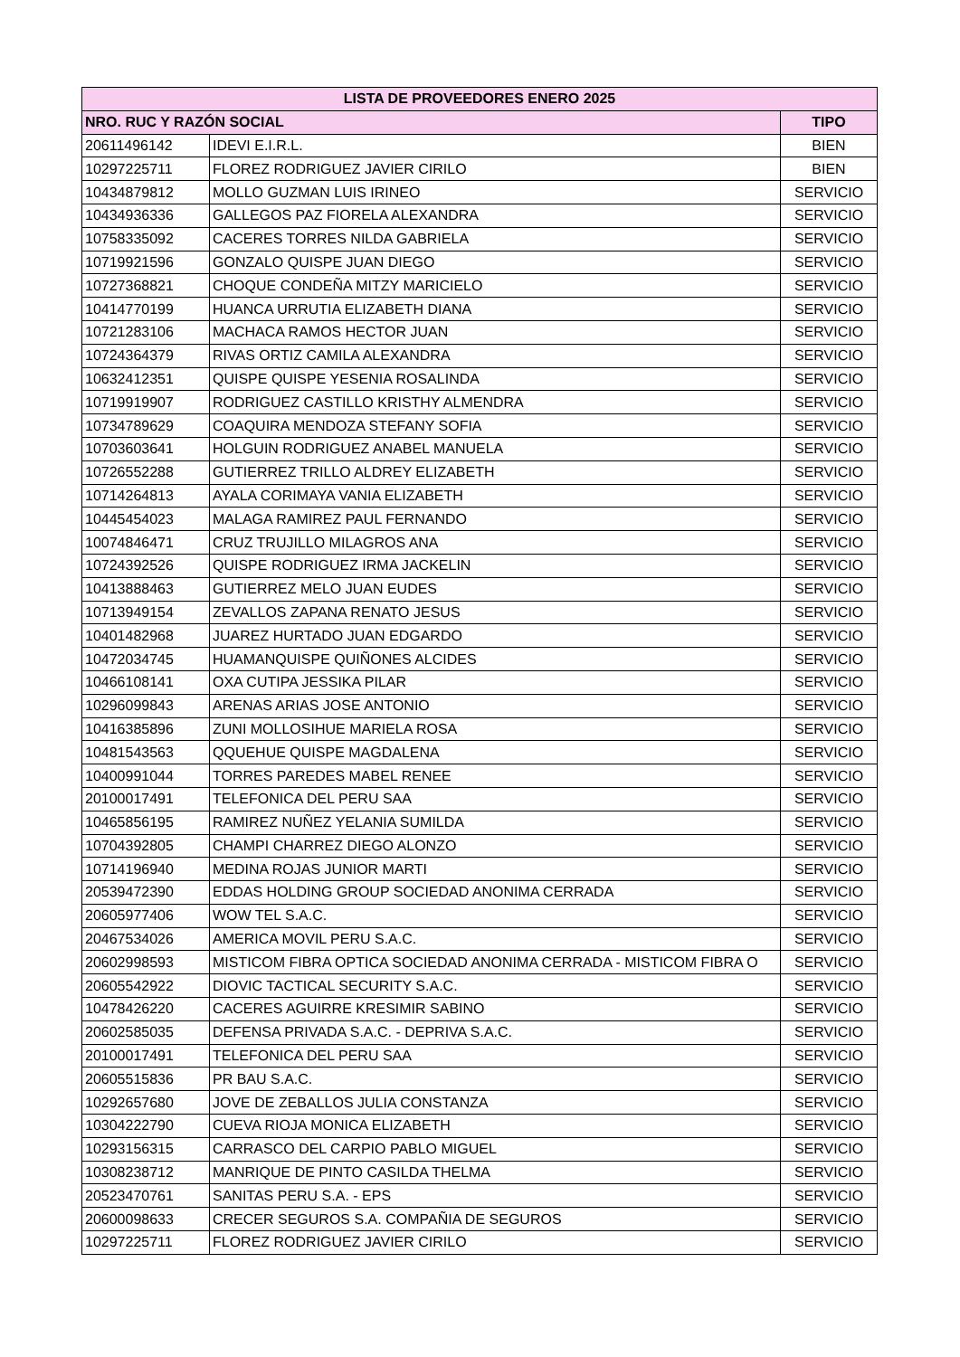| LISTA DE PROVEEDORES ENERO 2025 | | |
| --- | --- | --- |
| NRO. RUC Y RAZÓN SOCIAL | | TIPO |
| 20611496142 | IDEVI E.I.R.L. | BIEN |
| 10297225711 | FLOREZ RODRIGUEZ JAVIER CIRILO | BIEN |
| 10434879812 | MOLLO GUZMAN LUIS IRINEO | SERVICIO |
| 10434936336 | GALLEGOS PAZ FIORELA ALEXANDRA | SERVICIO |
| 10758335092 | CACERES TORRES NILDA GABRIELA | SERVICIO |
| 10719921596 | GONZALO QUISPE JUAN DIEGO | SERVICIO |
| 10727368821 | CHOQUE CONDEÑA MITZY MARICIELO | SERVICIO |
| 10414770199 | HUANCA URRUTIA ELIZABETH DIANA | SERVICIO |
| 10721283106 | MACHACA RAMOS HECTOR JUAN | SERVICIO |
| 10724364379 | RIVAS ORTIZ CAMILA ALEXANDRA | SERVICIO |
| 10632412351 | QUISPE QUISPE YESENIA ROSALINDA | SERVICIO |
| 10719919907 | RODRIGUEZ CASTILLO KRISTHY ALMENDRA | SERVICIO |
| 10734789629 | COAQUIRA MENDOZA STEFANY SOFIA | SERVICIO |
| 10703603641 | HOLGUIN RODRIGUEZ ANABEL MANUELA | SERVICIO |
| 10726552288 | GUTIERREZ TRILLO ALDREY ELIZABETH | SERVICIO |
| 10714264813 | AYALA CORIMAYA VANIA ELIZABETH | SERVICIO |
| 10445454023 | MALAGA RAMIREZ PAUL FERNANDO | SERVICIO |
| 10074846471 | CRUZ TRUJILLO MILAGROS ANA | SERVICIO |
| 10724392526 | QUISPE RODRIGUEZ IRMA JACKELIN | SERVICIO |
| 10413888463 | GUTIERREZ MELO JUAN EUDES | SERVICIO |
| 10713949154 | ZEVALLOS ZAPANA RENATO JESUS | SERVICIO |
| 10401482968 | JUAREZ HURTADO JUAN EDGARDO | SERVICIO |
| 10472034745 | HUAMANQUISPE QUIÑONES ALCIDES | SERVICIO |
| 10466108141 | OXA CUTIPA JESSIKA PILAR | SERVICIO |
| 10296099843 | ARENAS ARIAS JOSE ANTONIO | SERVICIO |
| 10416385896 | ZUNI MOLLOSIHUE MARIELA ROSA | SERVICIO |
| 10481543563 | QQUEHUE QUISPE MAGDALENA | SERVICIO |
| 10400991044 | TORRES PAREDES MABEL RENEE | SERVICIO |
| 20100017491 | TELEFONICA DEL PERU SAA | SERVICIO |
| 10465856195 | RAMIREZ NUÑEZ YELANIA SUMILDA | SERVICIO |
| 10704392805 | CHAMPI CHARREZ DIEGO ALONZO | SERVICIO |
| 10714196940 | MEDINA ROJAS JUNIOR MARTI | SERVICIO |
| 20539472390 | EDDAS HOLDING GROUP SOCIEDAD ANONIMA CERRADA | SERVICIO |
| 20605977406 | WOW TEL S.A.C. | SERVICIO |
| 20467534026 | AMERICA MOVIL PERU S.A.C. | SERVICIO |
| 20602998593 | MISTICOM FIBRA OPTICA SOCIEDAD ANONIMA CERRADA - MISTICOM FIBRA O | SERVICIO |
| 20605542922 | DIOVIC TACTICAL SECURITY S.A.C. | SERVICIO |
| 10478426220 | CACERES AGUIRRE KRESIMIR SABINO | SERVICIO |
| 20602585035 | DEFENSA PRIVADA S.A.C. - DEPRIVA S.A.C. | SERVICIO |
| 20100017491 | TELEFONICA DEL PERU SAA | SERVICIO |
| 20605515836 | PR BAU S.A.C. | SERVICIO |
| 10292657680 | JOVE DE ZEBALLOS JULIA CONSTANZA | SERVICIO |
| 10304222790 | CUEVA RIOJA MONICA ELIZABETH | SERVICIO |
| 10293156315 | CARRASCO DEL CARPIO PABLO MIGUEL | SERVICIO |
| 10308238712 | MANRIQUE DE PINTO CASILDA THELMA | SERVICIO |
| 20523470761 | SANITAS PERU S.A. - EPS | SERVICIO |
| 20600098633 | CRECER SEGUROS S.A. COMPAÑIA DE SEGUROS | SERVICIO |
| 10297225711 | FLOREZ RODRIGUEZ JAVIER CIRILO | SERVICIO |